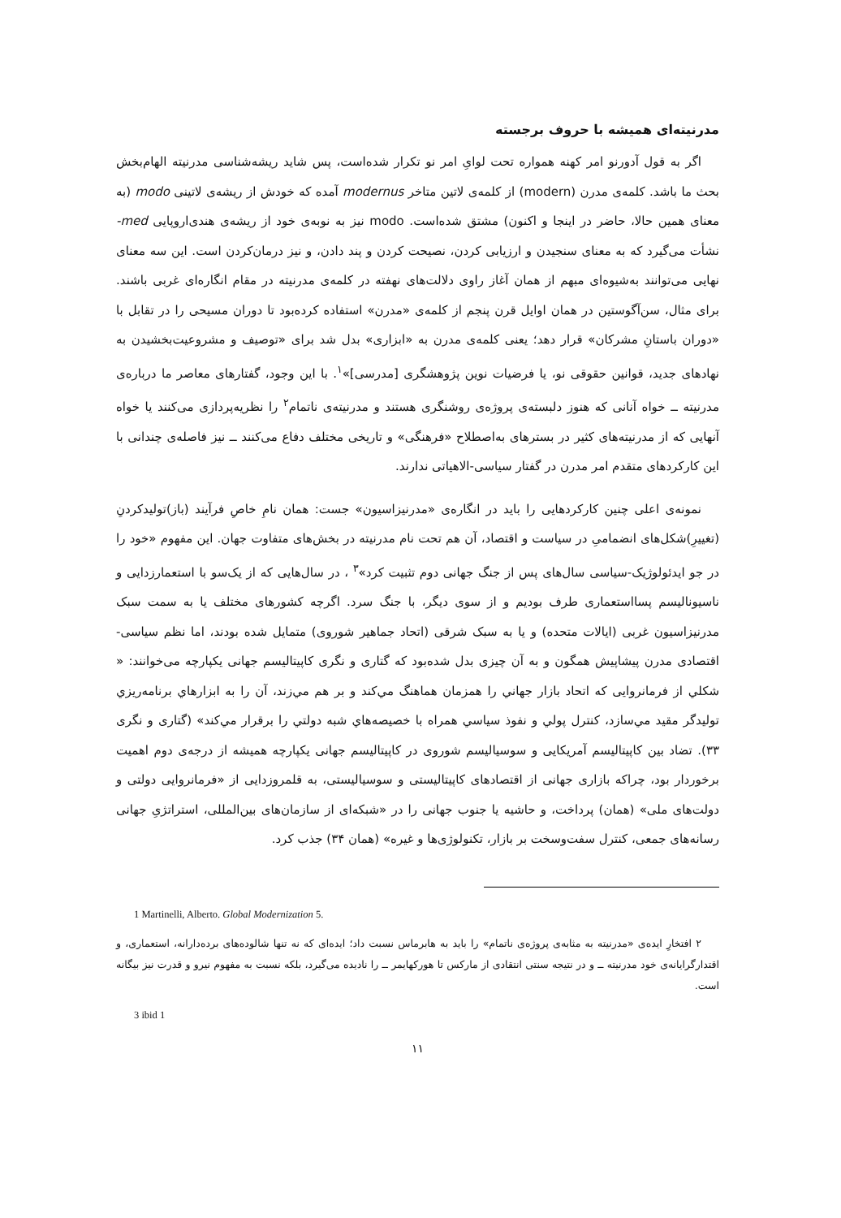مدرنیته‌ای همیشه با حروف برجسته
اگر به قول آدورنو امر کهنه همواره تحت لوایِ امر نو تکرار شده‌است، پس شاید ریشه‌شناسی مدرنیته الهام‌بخش بحث ما باشد. کلمه‌ی مدرن (modern) از کلمه‌ی لاتین متاخر modernus آمده که خودش از ریشه‌ی لاتینی modo (به معنای همین حالا، حاضر در اینجا و اکنون) مشتق شده‌است. modo نیز به نوبه‌ی خود از ریشه‌ی هندی‌اروپایی med- نشأت می‌گیرد که به معنای سنجیدن و ارزیابی کردن، نصیحت کردن و پند دادن، و نیز درمان‌کردن است. این سه معنای نهایی می‌توانند به‌شیوه‌ای مبهم از همان آغاز راوی دلالت‌های نهفته در کلمه‌ی مدرنیته در مقام انگاره‌ای غربی باشند. برای مثال، سن‌آگوستین در همان اوایل قرن پنجم از کلمه‌ی «مدرن» استفاده کرده‌بود تا دوران مسیحی را در تقابل با «دوران باستانِ مشرکان» قرار دهد؛ یعنی کلمه‌ی مدرن به «ابزاری» بدل شد برای «توصیف و مشروعیت‌بخشیدن به نهادهای جدید، قوانین حقوقی نو، یا فرضیات نوین پژوهشگری [مدرسی]»<sup>۱</sup>. با این وجود، گفتارهای معاصر ما درباره‌ی مدرنیته ــ خواه آنانی که هنوز دلبسته‌ی پروژه‌ی روشنگری هستند و مدرنیته‌ی ناتمام<sup>۲</sup> را نظریه‌پردازی می‌کنند یا خواه آنهایی که از مدرنیته‌های کثیر در بسترهای به‌اصطلاح «فرهنگی» و تاریخی مختلف دفاع می‌کنند ــ نیز فاصله‌ی چندانی با این کارکردهای متقدم امر مدرن در گفتار سیاسی-الاهیاتی ندارند.
نمونه‌ی اعلی چنین کارکردهایی را باید در انگاره‌ی «مدرنیزاسیون» جست: همان نامِ خاصِ فرآیند (باز)تولیدکردنِ (تغییرِ)شکل‌های انضمامیِ در سیاست و اقتصاد، آن هم تحت نام مدرنیته در بخش‌های متفاوت جهان. این مفهوم «خود را در جو ایدئولوژیک-سیاسی سال‌های پس از جنگ جهانی دوم تثبیت کرد»<sup>۳</sup> ، در سال‌هایی که از یک‌سو با استعمارزدایی و ناسیونالیسم پسااستعماری طرف بودیم و از سوی دیگر، با جنگ سرد. اگرچه کشورهای مختلف یا به سمت سبک مدرنیزاسیون غربی (ایالات متحده) و یا به سبک شرقی (اتحاد جماهیر شوروی) متمایل شده بودند، اما نظم سیاسی-اقتصادی مدرن پیشاپیش همگون و به آن چیزی بدل شده‌بود که گتاری و نگری کاپیتالیسم جهانی یکپارچه می‌خوانند: « شکلي از فرمانروایی که اتحاد بازار جهاني را همزمان هماهنگ مي‌کند و بر هم مي‌زند، آن را به ابزارهاي برنامه‌ریزي تولیدگر مقید مي‌سازد، کنترل پولي و نفوذ سیاسي همراه با خصیصه‌هاي شبه دولتي را برقرار مي‌کند» (گتاری و نگری ۳۳). تضاد بین کاپیتالیسم آمریکایی و سوسیالیسم شوروی در کاپیتالیسم جهانی یکپارچه همیشه از درجه‌ی دوم اهمیت برخوردار بود، چراکه بازاری جهانی از اقتصادهای کاپیتالیستی و سوسیالیستی، به قلمروزدایی از «فرمانروایی دولتی و دولت‌های ملی» (همان) پرداخت، و حاشیه یا جنوب جهانی را در «شبکه‌ای از سازمان‌های بین‌المللی، استراتژیِ جهانی رسانه‌های جمعی، کنترل سفت‌وسخت بر بازار، تکنولوژی‌ها و غیره» (همان ۳۴) جذب کرد.
1 Martinelli, Alberto. Global Modernization 5.
۲ افتخارِ ایده‌ی «مدرنیته به مثابه‌ی پروژه‌ی ناتمام» را باید به هابرماس نسبت داد؛ ایده‌ای که نه تنها شالوده‌های برده‌دارانه، استعماری، و اقتدارگرایانه‌ی خود مدرنیته ــ و در نتیجه سنتی انتقادی از مارکس تا هورکهایمر ــ را نادیده می‌گیرد، بلکه نسبت به مفهوم نیرو و قدرت نیز بیگانه است.
3 ibid 1
۱۱